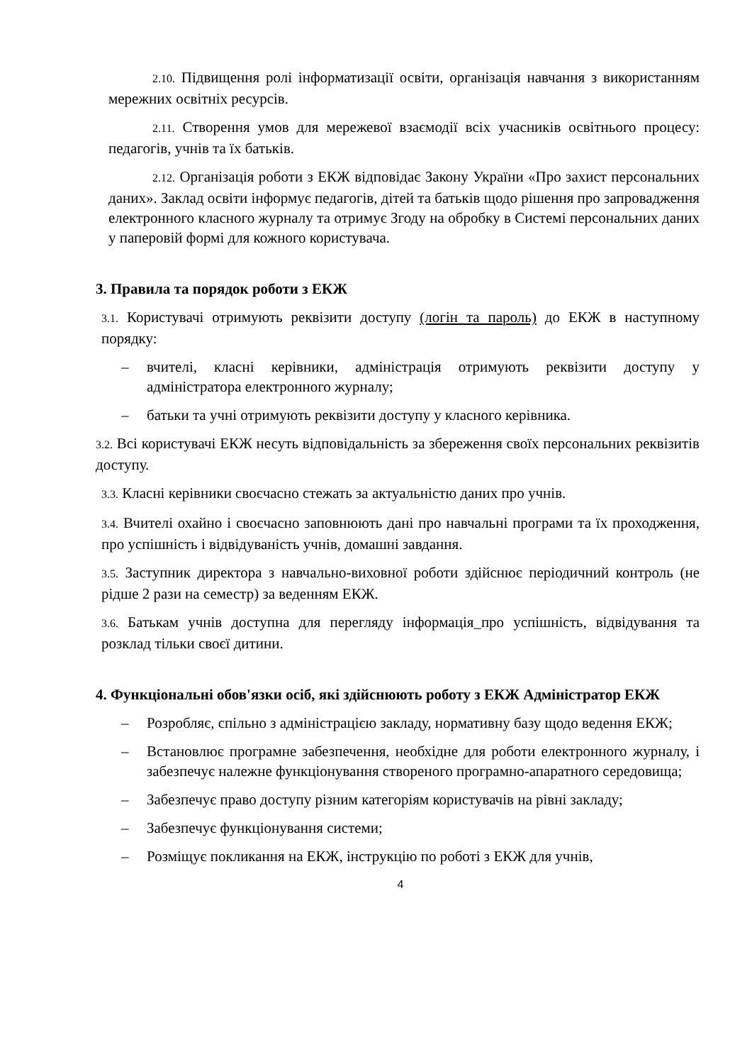2.10. Підвищення ролі інформатизації освіти, організація навчання з використанням мережних освітніх ресурсів.
2.11. Створення умов для мережевої взаємодії всіх учасників освітнього процесу: педагогів, учнів та їх батьків.
2.12. Організація роботи з ЕКЖ відповідає Закону України «Про захист персональних даних». Заклад освіти інформує педагогів, дітей та батьків щодо рішення про запровадження електронного класного журналу та отримує Згоду на обробку в Системі персональних даних у паперовій формі для кожного користувача.
3. Правила та порядок роботи з ЕКЖ
3.1. Користувачі отримують реквізити доступу (логін та пароль) до ЕКЖ в наступному порядку:
– вчителі, класні керівники, адміністрація отримують реквізити доступу у адміністратора електронного журналу;
– батьки та учні отримують реквізити доступу у класного керівника.
3.2. Всі користувачі ЕКЖ несуть відповідальність за збереження своїх персональних реквізитів доступу.
3.3. Класні керівники своєчасно стежать за актуальністю даних про учнів.
3.4. Вчителі охайно і своєчасно заповнюють дані про навчальні програми та їх проходження, про успішність і відвідуваність учнів, домашні завдання.
3.5. Заступник директора з навчально-виховної роботи здійснює періодичний контроль (не рідше 2 рази на семестр) за веденням ЕКЖ.
3.6. Батькам учнів доступна для перегляду інформація_про успішність, відвідування та розклад тільки своєї дитини.
4. Функціональні обов'язки осіб, які здійснюють роботу з ЕКЖ Адміністратор ЕКЖ
– Розробляє, спільно з адміністрацією закладу, нормативну базу щодо ведення ЕКЖ;
– Встановлює програмне забезпечення, необхідне для роботи електронного журналу, і забезпечує належне функціонування створеного програмно-апаратного середовища;
– Забезпечує право доступу різним категоріям користувачів на рівні закладу;
– Забезпечує функціонування системи;
– Розміщує покликання на ЕКЖ, інструкцію по роботі з ЕКЖ для учнів,
4